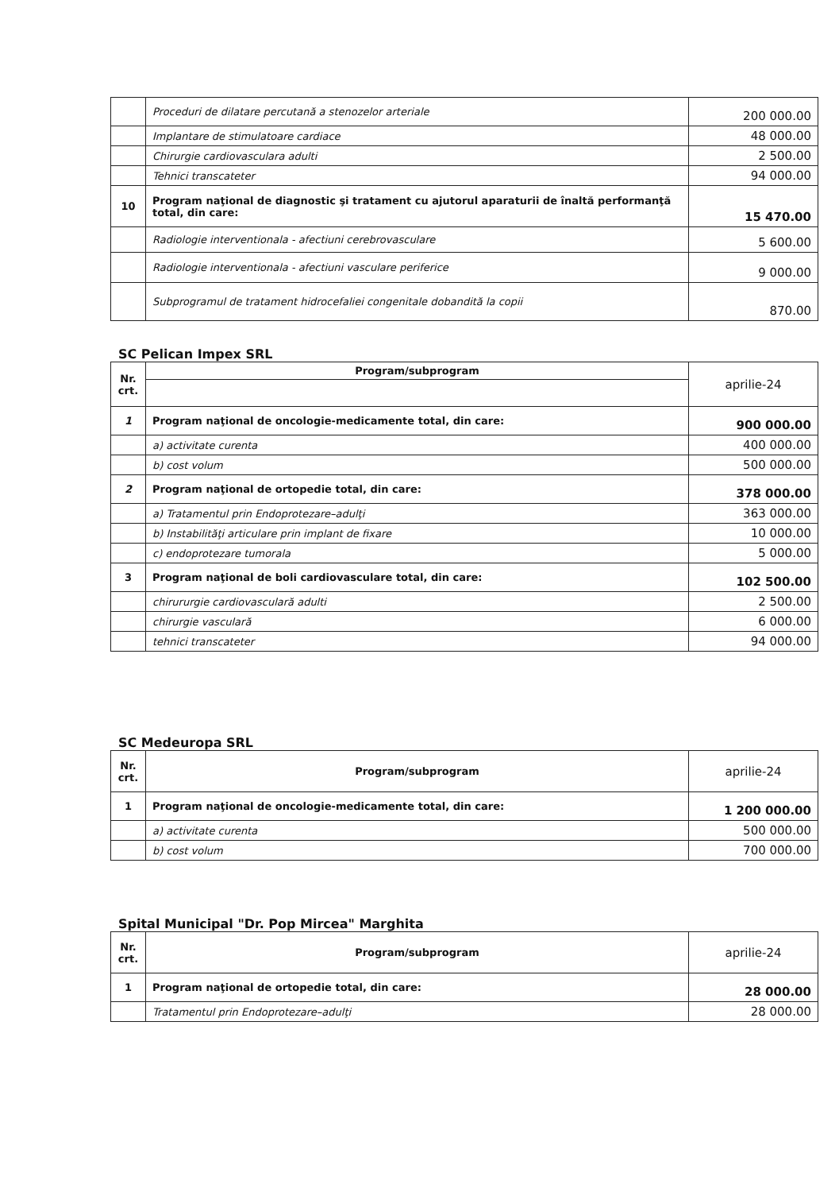| | Proceduri de dilatare percutană a stenozelor arteriale | 200 000.00 |
| | Implantare de stimulatoare cardiace | 48 000.00 |
| | Chirurgie cardiovasculara adulti | 2 500.00 |
| | Tehnici transcateter | 94 000.00 |
| 10 | Program naţional de diagnostic şi tratament cu ajutorul aparaturii de înaltă performanţă total, din care: | 15 470.00 |
| | Radiologie interventionala - afectiuni cerebrovasculare | 5 600.00 |
| | Radiologie interventionala - afectiuni vasculare periferice | 9 000.00 |
| | Subprogramul de tratament hidrocefaliei congenitale dobandită la copii | 870.00 |
SC Pelican Impex SRL
| Nr. crt. | Program/subprogram | aprilie-24 |
| 1 | Program naţional de oncologie-medicamente total, din care: | 900 000.00 |
| | a) activitate curenta | 400 000.00 |
| | b) cost volum | 500 000.00 |
| 2 | Program naţional de ortopedie total, din care: | 378 000.00 |
| | a) Tratamentul prin Endoprotezare–adulţi | 363 000.00 |
| | b) Instabilităţi articulare prin implant de fixare | 10 000.00 |
| | c) endoprotezare tumorala | 5 000.00 |
| 3 | Program naţional de boli cardiovasculare total, din care: | 102 500.00 |
| | chirururgie cardiovasculară adulti | 2 500.00 |
| | chirurgie vasculară | 6 000.00 |
| | tehnici transcateter | 94 000.00 |
SC Medeuropa SRL
| Nr. crt. | Program/subprogram | aprilie-24 |
| 1 | Program naţional de oncologie-medicamente total, din care: | 1 200 000.00 |
| | a) activitate curenta | 500 000.00 |
| | b) cost volum | 700 000.00 |
Spital Municipal "Dr. Pop Mircea" Marghita
| Nr. crt. | Program/subprogram | aprilie-24 |
| 1 | Program naţional de ortopedie total, din care: | 28 000.00 |
| | Tratamentul prin Endoprotezare–adulţi | 28 000.00 |